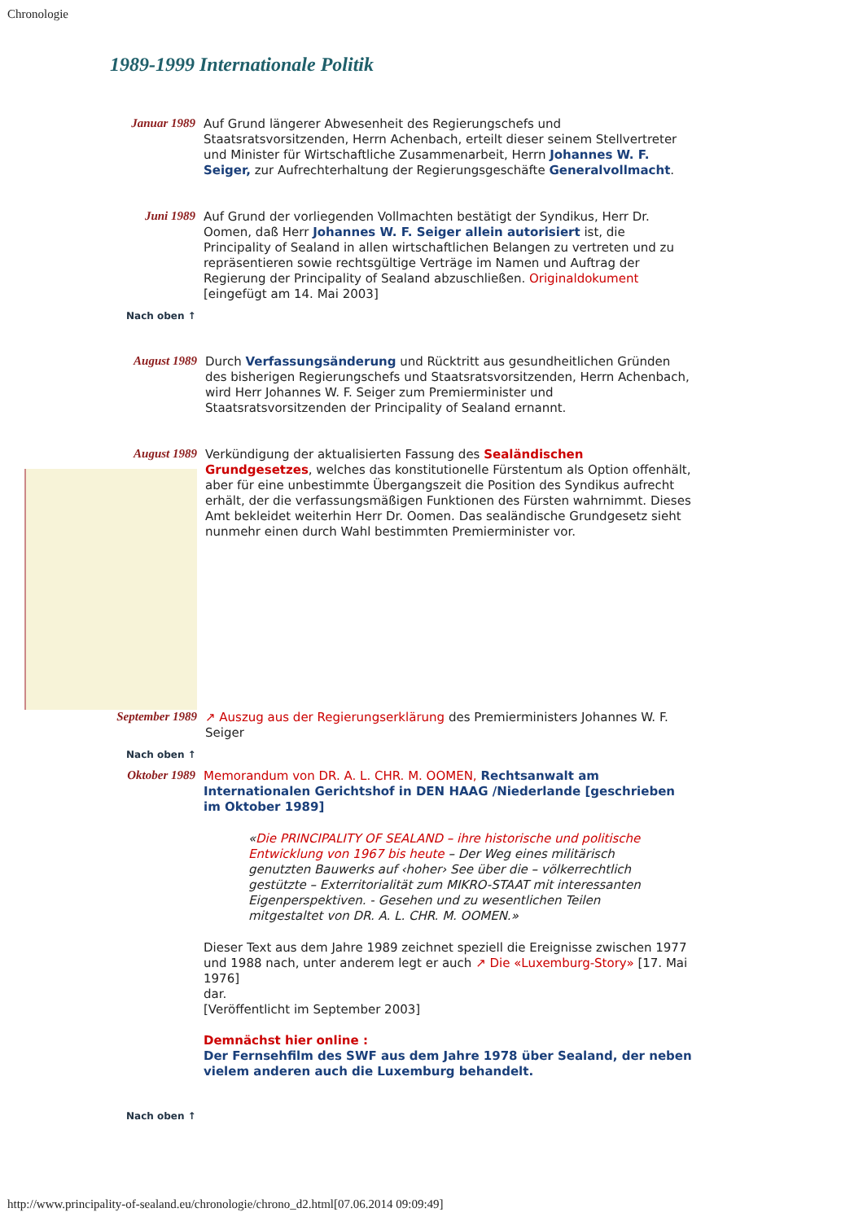Chronologie
1989-1999 Internationale Politik
| Januar 1989 | Auf Grund längerer Abwesenheit des Regierungschefs und Staatsratsvorsitzenden, Herrn Achenbach, erteilt dieser seinem Stellvertreter und Minister für Wirtschaftliche Zusammenarbeit, Herrn Johannes W. F. Seiger, zur Aufrechterhaltung der Regierungsgeschäfte Generalvollmacht . |
| Juni 1989 | Auf Grund der vorliegenden Vollmachten bestätigt der Syndikus, Herr Dr. Oomen, daß Herr Johannes W. F. Seiger allein autorisiert ist, die Principality of Sealand in allen wirtschaftlichen Belangen zu vertreten und zu repräsentieren sowie rechtsgültige Verträge im Namen und Auftrag der Regierung der Principality of Sealand abzuschließen. Originaldokument [eingefügt am 14. Mai 2003] |
Nach oben ↑
| August 1989 | Durch Verfassungsänderung und Rücktritt aus gesundheitlichen Gründen des bisherigen Regierungschefs und Staatsratsvorsitzenden, Herrn Achenbach, wird Herr Johannes W. F. Seiger zum Premierminister und Staatsratsvorsitzenden der Principality of Sealand ernannt. |
| August 1989 | Verkündigung der aktualisierten Fassung des Sealändischen Grundgesetzes , welches das konstitutionelle Fürstentum als Option offenhält, aber für eine unbestimmte Übergangszeit die Position des Syndikus aufrecht erhält, der die verfassungsmäßigen Funktionen des Fürsten wahrnimmt. Dieses Amt bekleidet weiterhin Herr Dr. Oomen. Das sealändische Grundgesetz sieht nunmehr einen durch Wahl bestimmten Premierminister vor. |
| September 1989 | ↗ Auszug aus der Regierungserklärung des Premierministers Johannes W. F. Seiger |
Nach oben ↑
| Oktober 1989 | Memorandum von DR. A. L. CHR. M. OOMEN, Rechtsanwalt am Internationalen Gerichtshof in DEN HAAG /Niederlande [geschrieben im Oktober 1989] « Die PRINCIPALITY OF SEALAND – ihre historische und politische Entwicklung von 1967 bis heute – Der Weg eines militärisch genutzten Bauwerks auf ‹hoher› See über die – völkerrechtlich gestützte – Exterritorialität zum MIKRO-STAAT mit interessanten Eigenperspektiven. - Gesehen und zu wesentlichen Teilen mitgestaltet von DR. A. L. CHR. M. OOMEN.» Dieser Text aus dem Jahre 1989 zeichnet speziell die Ereignisse zwischen 1977 und 1988 nach, unter anderem legt er auch ↗ Die «Luxemburg-Story» [17. Mai 1976] dar. [Veröffentlicht im September 2003] Demnächst hier online : Der Fernsehfilm des SWF aus dem Jahre 1978 über Sealand, der neben vielem anderen auch die Luxemburg behandelt. |
Nach oben ↑
http://www.principality-of-sealand.eu/chronologie/chrono_d2.html[07.06.2014 09:09:49]